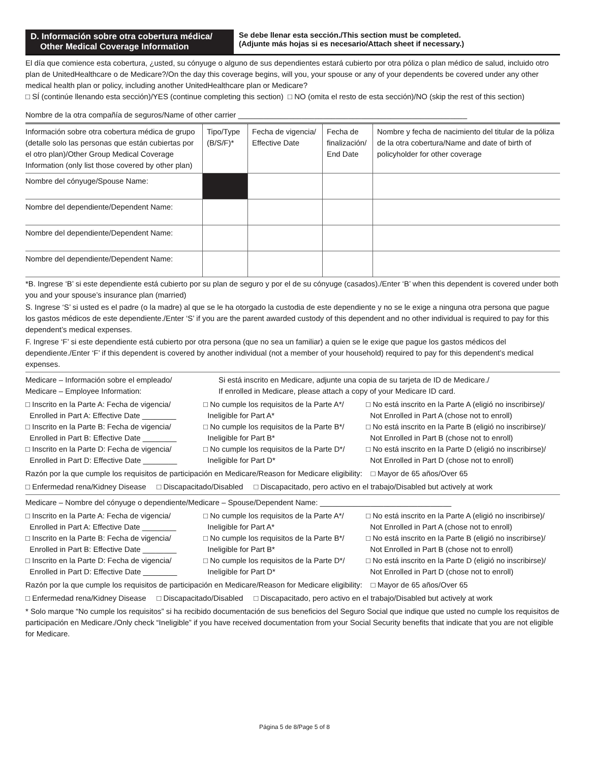D. Información sobre otra cobertura médica/
Other Medical Coverage Information
Se debe llenar esta sección./This section must be completed.
(Adjunte más hojas si es necesario/Attach sheet if necessary.)
El día que comience esta cobertura, ¿usted, su cónyuge o alguno de sus dependientes estará cubierto por otra póliza o plan médico de salud, incluido otro plan de UnitedHealthcare o de Medicare?/On the day this coverage begins, will you, your spouse or any of your dependents be covered under any other medical health plan or policy, including another UnitedHealthcare plan or Medicare?
□ SÍ (continúe llenando esta sección)/YES (continue completing this section) □ NO (omita el resto de esta sección)/NO (skip the rest of this section)
Nombre de la otra compañía de seguros/Name of other carrier ______________________________________________________
| Información sobre otra cobertura médica de grupo (detalle solo las personas que están cubiertas por el otro plan)/Other Group Medical Coverage Information (only list those covered by other plan) | Tipo/Type (B/S/F)* | Fecha de vigencia/ Effective Date | Fecha de finalización/ End Date | Nombre y fecha de nacimiento del titular de la póliza de la otra cobertura/Name and date of birth of policyholder for other coverage |
| Nombre del cónyuge/Spouse Name: | | | | |
| Nombre del dependiente/Dependent Name: | | | | |
| Nombre del dependiente/Dependent Name: | | | | |
| Nombre del dependiente/Dependent Name: | | | | |
*B. Ingrese ‘B’ si este dependiente está cubierto por su plan de seguro y por el de su cónyuge (casados)./Enter ‘B’ when this dependent is covered under both you and your spouse’s insurance plan (married)
S. Ingrese ‘S’ si usted es el padre (o la madre) al que se le ha otorgado la custodia de este dependiente y no se le exige a ninguna otra persona que pague los gastos médicos de este dependiente./Enter ‘S’ if you are the parent awarded custody of this dependent and no other individual is required to pay for this dependent’s medical expenses.
F. Ingrese ‘F’ si este dependiente está cubierto por otra persona (que no sea un familiar) a quien se le exige que pague los gastos médicos del dependiente./Enter ‘F’ if this dependent is covered by another individual (not a member of your household) required to pay for this dependent’s medical expenses.
Medicare – Información sobre el empleado/
Medicare – Employee Information:
Si está inscrito en Medicare, adjunte una copia de su tarjeta de ID de Medicare./
If enrolled in Medicare, please attach a copy of your Medicare ID card.
□ Inscrito en la Parte A: Fecha de vigencia/
Enrolled in Part A: Effective Date ________
□ No cumple los requisitos de la Parte A*/
Ineligible for Part A*
□ No está inscrito en la Parte A (eligió no inscribirse)/
Not Enrolled in Part A (chose not to enroll)
□ Inscrito en la Parte B: Fecha de vigencia/
Enrolled in Part B: Effective Date ________
□ No cumple los requisitos de la Parte B*/
Ineligible for Part B*
□ No está inscrito en la Parte B (eligió no inscribirse)/
Not Enrolled in Part B (chose not to enroll)
□ Inscrito en la Parte D: Fecha de vigencia/
Enrolled in Part D: Effective Date ________
□ No cumple los requisitos de la Parte D*/
Ineligible for Part D*
□ No está inscrito en la Parte D (eligió no inscribirse)/
Not Enrolled in Part D (chose not to enroll)
Razón por la que cumple los requisitos de participación en Medicare/Reason for Medicare eligibility: □ Mayor de 65 años/Over 65
□ Enfermedad rena/Kidney Disease □ Discapacitado/Disabled □ Discapacitado, pero activo en el trabajo/Disabled but actively at work
Medicare – Nombre del cónyuge o dependiente/Medicare – Spouse/Dependent Name: _______________________________
□ Inscrito en la Parte A: Fecha de vigencia/
Enrolled in Part A: Effective Date ________
□ No cumple los requisitos de la Parte A*/
Ineligible for Part A*
□ No está inscrito en la Parte A (eligió no inscribirse)/
Not Enrolled in Part A (chose not to enroll)
□ Inscrito en la Parte B: Fecha de vigencia/
Enrolled in Part B: Effective Date ________
□ No cumple los requisitos de la Parte B*/
Ineligible for Part B*
□ No está inscrito en la Parte B (eligió no inscribirse)/
Not Enrolled in Part B (chose not to enroll)
□ Inscrito en la Parte D: Fecha de vigencia/
Enrolled in Part D: Effective Date ________
□ No cumple los requisitos de la Parte D*/
Ineligible for Part D*
□ No está inscrito en la Parte D (eligió no inscribirse)/
Not Enrolled in Part D (chose not to enroll)
Razón por la que cumple los requisitos de participación en Medicare/Reason for Medicare eligibility: □ Mayor de 65 años/Over 65
□ Enfermedad rena/Kidney Disease □ Discapacitado/Disabled □ Discapacitado, pero activo en el trabajo/Disabled but actively at work
* Solo marque “No cumple los requisitos” si ha recibido documentación de sus beneficios del Seguro Social que indique que usted no cumple los requisitos de participación en Medicare./Only check “Ineligible” if you have received documentation from your Social Security benefits that indicate that you are not eligible for Medicare.
Página 5 de 8/Page 5 of 8